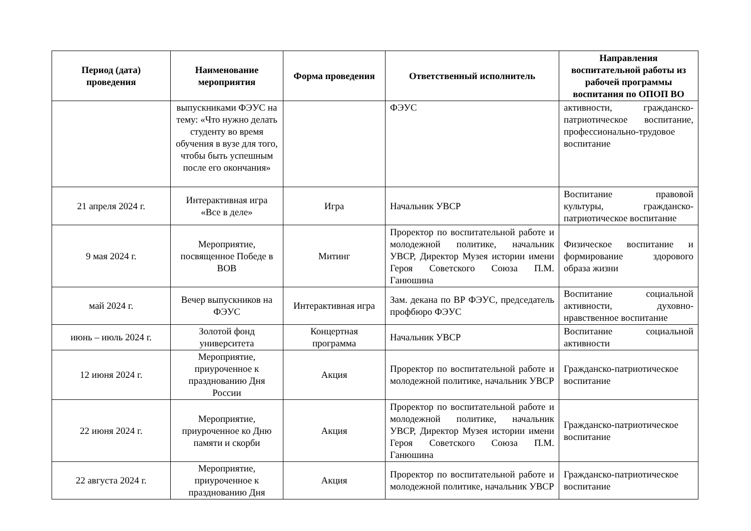| Период (дата) проведения | Наименование мероприятия | Форма проведения | Ответственный исполнитель | Направления воспитательной работы из рабочей программы воспитания по ОПОП ВО |
| --- | --- | --- | --- | --- |
| | выпускниками ФЭУС на тему: «Что нужно делать студенту во время обучения в вузе для того, чтобы быть успешным после его окончания» | | ФЭУС | активности, гражданско-патриотическое воспитание, профессионально-трудовое воспитание |
| 21 апреля 2024 г. | Интерактивная игра «Все в деле» | Игра | Начальник УВСР | Воспитание правовой культуры, гражданско-патриотическое воспитание |
| 9 мая 2024 г. | Мероприятие, посвященное Победе в ВОВ | Митинг | Проректор по воспитательной работе и молодежной политике, начальник УВСР, Директор Музея истории имени Героя Советского Союза П.М. Ганюшина | Физическое воспитание и формирование здорового образа жизни |
| май 2024 г. | Вечер выпускников на ФЭУС | Интерактивная игра | Зам. декана по ВР ФЭУС, председатель профбюро ФЭУС | Воспитание социальной активности, духовно-нравственное воспитание |
| июнь – июль 2024 г. | Золотой фонд университета | Концертная программа | Начальник УВСР | Воспитание социальной активности |
| 12 июня 2024 г. | Мероприятие, приуроченное к празднованию Дня России | Акция | Проректор по воспитательной работе и молодежной политике, начальник УВСР | Гражданско-патриотическое воспитание |
| 22 июня 2024 г. | Мероприятие, приуроченное ко Дню памяти и скорби | Акция | Проректор по воспитательной работе и молодежной политике, начальник УВСР, Директор Музея истории имени Героя Советского Союза П.М. Ганюшина | Гражданско-патриотическое воспитание |
| 22 августа 2024 г. | Мероприятие, приуроченное к празднованию Дня | Акция | Проректор по воспитательной работе и молодежной политике, начальник УВСР | Гражданско-патриотическое воспитание |